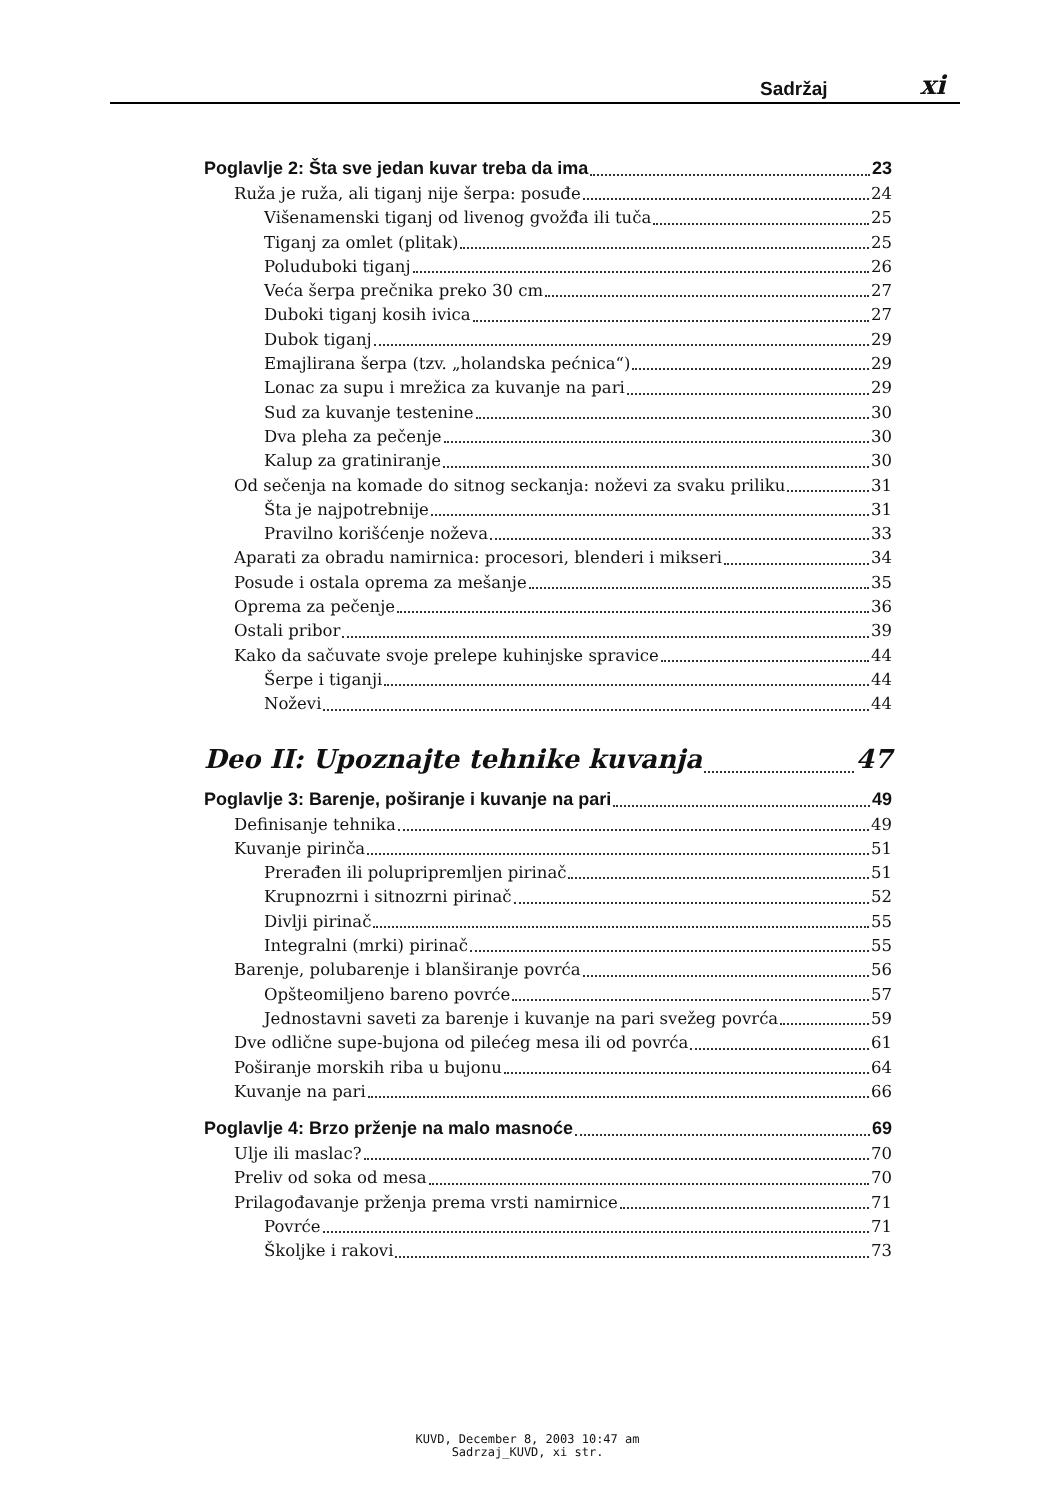Sadržaj xi
Poglavlje 2: Šta sve jedan kuvar treba da ima 23
Ruža je ruža, ali tiganj nije šerpa: posuđe 24
Višenamenski tiganj od livenog gvožđa ili tuča 25
Tiganj za omlet (plitak) 25
Poluduboki tiganj 26
Veća šerpa prečnika preko 30 cm 27
Duboki tiganj kosih ivica 27
Dubok tiganj 29
Emajlirana šerpa (tzv. „holandska pećnica“) 29
Lonac za supu i mrežica za kuvanje na pari 29
Sud za kuvanje testenine 30
Dva pleha za pečenje 30
Kalup za gratiniranje 30
Od sečenja na komade do sitnog seckanja: noževi za svaku priliku 31
Šta je najpotrebnije 31
Pravilno korišćenje noževa 33
Aparati za obradu namirnica: procesori, blenderi i mikseri 34
Posude i ostala oprema za mešanje 35
Oprema za pečenje 36
Ostali pribor 39
Kako da sačuvate svoje prelepe kuhinjske spravice 44
Šerpe i tiganji 44
Noževi 44
Deo II: Upoznajte tehnike kuvanja 47
Poglavlje 3: Barenje, poširanje i kuvanje na pari 49
Definisanje tehnika 49
Kuvanje pirinča 51
Prerađen ili polupripremljen pirinač 51
Krupnozrni i sitnozrni pirinač 52
Divlji pirinač 55
Integralni (mrki) pirinač 55
Barenje, polubarenje i blanširanje povrća 56
Opšteomiljeno bareno povrće 57
Jednostavni saveti za barenje i kuvanje na pari svežeg povrća 59
Dve odlične supe-bujona od pilećeg mesa ili od povrća 61
Poširanje morskih riba u bujonu 64
Kuvanje na pari 66
Poglavlje 4: Brzo prženje na malo masnoće 69
Ulje ili maslac? 70
Preliv od soka od mesa 70
Prilagođavanje prženja prema vrsti namirnice 71
Povrće 71
Školjke i rakovi 73
KUVD, December 8, 2003 10:47 am
Sadrzaj_KUVD, xi str.